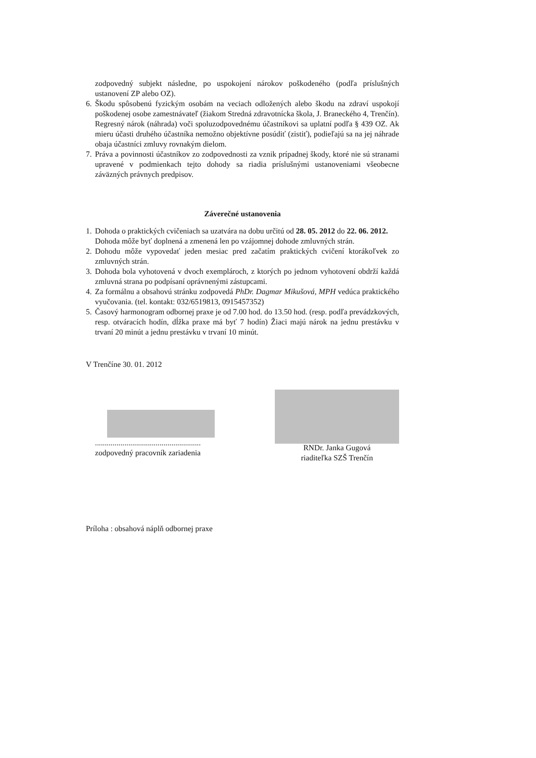zodpovedný subjekt následne, po uspokojení nárokov poškodeného (podľa príslušných ustanovení ZP alebo OZ).
6. Škodu spôsobenú fyzickým osobám na veciach odložených alebo škodu na zdraví uspokojí poškodenej osobe zamestnávateľ (žiakom Stredná zdravotnícka škola, J. Braneckého 4, Trenčín). Regresný nárok (náhrada) voči spoluzodpovednému účastníkovi sa uplatní podľa § 439 OZ. Ak mieru účasti druhého účastníka nemožno objektívne posúdiť (zistiť), podieľajú sa na jej náhrade obaja účastníci zmluvy rovnakým dielom.
7. Práva a povinnosti účastníkov zo zodpovednosti za vznik prípadnej škody, ktoré nie sú stranami upravené v podmienkach tejto dohody sa riadia príslušnými ustanoveniami všeobecne záväzných právnych predpisov.
Záverečné ustanovenia
1. Dohoda o praktických cvičeniach sa uzatvára na dobu určitú od 28. 05. 2012 do 22. 06. 2012.
Dohoda môže byť doplnená a zmenená len po vzájomnej dohode zmluvných strán.
2. Dohodu môže vypovedať jeden mesiac pred začatím praktických cvičení ktorákoľvek zo zmluvných strán.
3. Dohoda bola vyhotovená v dvoch exemplároch, z ktorých po jednom vyhotovení obdrží každá zmluvná strana po podpísaní oprávnenými zástupcami.
4. Za formálnu a obsahovú stránku zodpovedá PhDr. Dagmar Mikušová, MPH vedúca praktického vyučovania. (tel. kontakt: 032/6519813, 0915457352)
5. Časový harmonogram odbornej praxe je od 7.00 hod. do 13.50 hod. (resp. podľa prevádzkových, resp. otváracích hodín, dĺžka praxe má byť 7 hodín) Žiaci majú nárok na jednu prestávku v trvaní 20 minút a jednu prestávku v trvaní 10 minút.
V Trenčíne 30. 01. 2012
......................................................
zodpovedný pracovník zariadenia
RNDr. Janka Gugová
riaditeľka SZŠ Trenčín
Príloha : obsahová náplň odbornej praxe